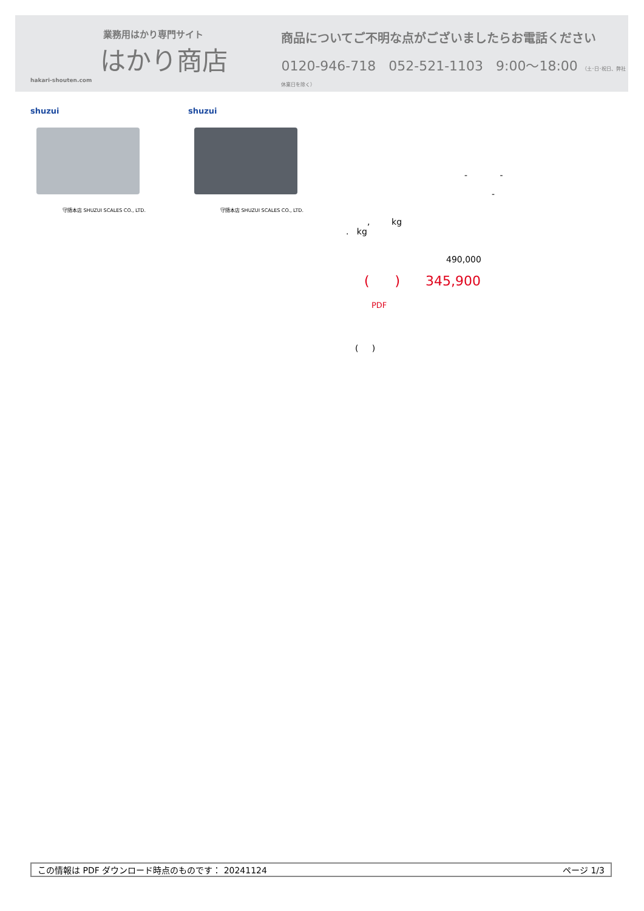業務用はかり専門サイト
はかり商店
hakari-shouten.com
商品についてご不明な点がございましたらお電話ください
0120-946-718 052-521-1103 9:00～18:00 （土･日･祝日、弊社休業日を除く）
shuzui
守随本店 SHUZUI SCALES CO., LTD.
shuzui
守随本店 SHUZUI SCALES CO., LTD.
- -
-
, kg
. kg
490,000
( ) 345,900
PDF
( )
この情報は PDF ダウンロード時点のものです： 20241124 ページ 1/3